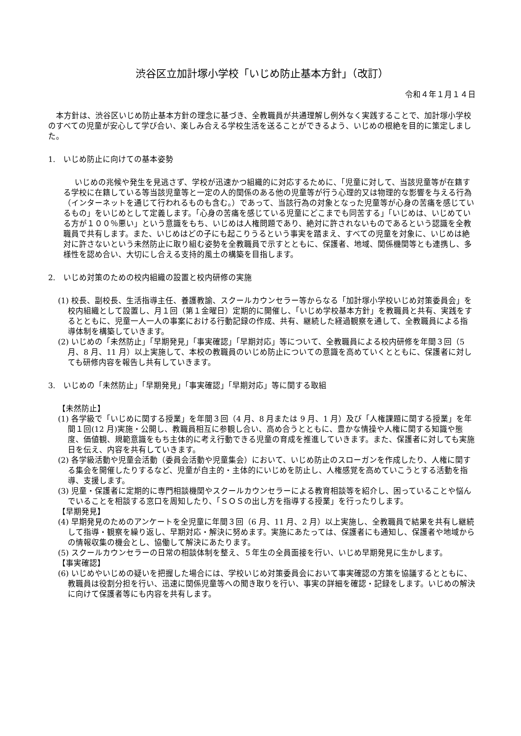渋谷区立加計塚小学校「いじめ防止基本方針」（改訂）
令和４年１月１４日
本方針は、渋谷区いじめ防止基本方針の理念に基づき、全教職員が共通理解し例外なく実践することで、加計塚小学校のすべての児童が安心して学び合い、楽しみ合える学校生活を送ることができるよう、いじめの根絶を目的に策定しました。
1.　いじめ防止に向けての基本姿勢
いじめの兆候や発生を見逃さず、学校が迅速かつ組織的に対応するために、「児童に対して、当該児童等が在籍する学校に在籍している等当該児童等と一定の人的関係のある他の児童等が行う心理的又は物理的な影響を与える行為（インターネットを通じて行われるものも含む。）であって、当該行為の対象となった児童等が心身の苦痛を感じているもの」をいじめとして定義します。「心身の苦痛を感じている児童にどこまでも同苦する」「いじめは、いじめている方が１００％悪い」という意識をもち、いじめは人権問題であり、絶対に許されないものであるという認識を全教職員で共有します。また、いじめはどの子にも起こりうるという事実を踏まえ、すべての児童を対象に、いじめは絶対に許さないという未然防止に取り組む姿勢を全教職員で示すとともに、保護者、地域、関係機関等とも連携し、多様性を認め合い、大切にし合える支持的風土の構築を目指します。
2.　いじめ対策のための校内組織の設置と校内研修の実施
(1) 校長、副校長、生活指導主任、養護教諭、スクールカウンセラー等からなる「加計塚小学校いじめ対策委員会」を校内組織として設置し、月１回（第１金曜日）定期的に開催し、「いじめ学校基本方針」を教職員と共有、実践をするとともに、児童一人一人の事案における行動記録の作成、共有、継続した経過観察を通して、全教職員による指導体制を構築していきます。
(2) いじめの「未然防止」「早期発見」「事実確認」「早期対応」等について、全教職員による校内研修を年間３回（5 月、8 月、11 月）以上実施して、本校の教職員のいじめ防止についての意識を高めていくとともに、保護者に対しても研修内容を報告し共有していきます。
3.　いじめの「未然防止」「早期発見」「事実確認」「早期対応」等に関する取組
【未然防止】
(1) 各学級で「いじめに関する授業」を年間３回（4 月、8 月または 9 月、1 月）及び「人権課題に関する授業」を年間１回(12 月)実施・公開し、教職員相互に参観し合い、高め合うとともに、豊かな情操や人権に関する知識や態度、価値観、規範意識をもち主体的に考え行動できる児童の育成を推進していきます。また、保護者に対しても実施日を伝え、内容を共有していきます。
(2) 各学級活動や児童会活動（委員会活動や児童集会）において、いじめ防止のスローガンを作成したり、人権に関する集会を開催したりするなど、児童が自主的・主体的にいじめを防止し、人権感覚を高めていこうとする活動を指導、支援します。
(3) 児童・保護者に定期的に専門相談機関やスクールカウンセラーによる教育相談等を紹介し、困っていることや悩んでいることを相談する窓口を周知したり、「ＳＯＳの出し方を指導する授業」を行ったりします。
【早期発見】
(4) 早期発見のためのアンケートを全児童に年間３回（6 月、11 月、2 月）以上実施し、全教職員で結果を共有し継続して指導・観察を繰り返し、早期対応・解決に努めます。実施にあたっては、保護者にも通知し、保護者や地域からの情報収集の機会とし、協働して解決にあたります。
(5) スクールカウンセラーの日常の相談体制を整え、５年生の全員面接を行い、いじめ早期発見に生かします。
【事実確認】
(6) いじめやいじめの疑いを把握した場合には、学校いじめ対策委員会において事実確認の方策を協議するとともに、教職員は役割分担を行い、迅速に関係児童等への聞き取りを行い、事実の詳細を確認・記録をします。いじめの解決に向けて保護者等にも内容を共有します。